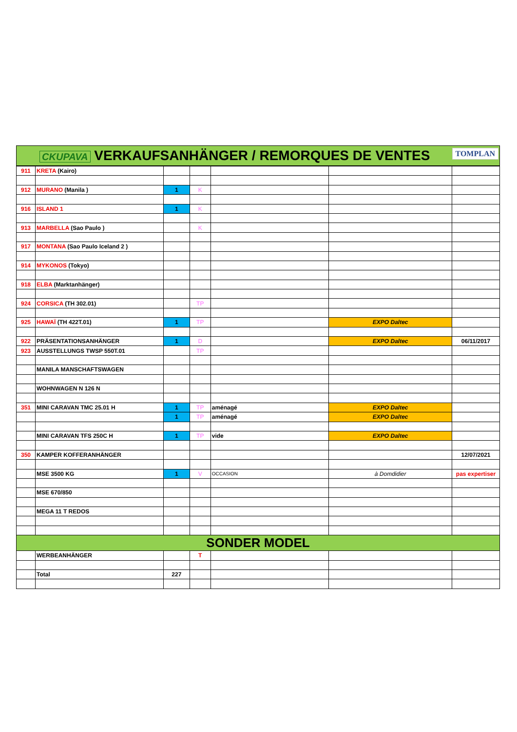| CKUPAVA VERKAUFSANHÄNGER / REMORQUES DE VENTES TOMPLAN | | | | | | |
| 911 | KRETA (Kairo) | | | | | |
| 912 | MURANO (Manila ) | 1 | K | | | |
| 916 | ISLAND 1 | 1 | K | | | |
| 913 | MARBELLA (Sao Paulo ) | | K | | | |
| 917 | MONTANA (Sao Paulo Iceland 2 ) | | | | | |
| 914 | MYKONOS (Tokyo) | | | | | |
| 918 | ELBA (Marktanhänger) | | | | | |
| 924 | CORSICA (TH 302.01) | | TP | | | |
| 925 | HAWAÏ (TH 422T.01) | 1 | TP | | EXPO Daltec | |
| 922 | PRÄSENTATIONSANHÄNGER | 1 | D | | EXPO Daltec | 06/11/2017 |
| 923 | AUSSTELLUNGS TWSP 550T.01 | | TP | | | |
| | MANILA MANSCHAFTSWAGEN | | | | | |
| | WOHNWAGEN N 126 N | | | | | |
| 351 | MINI CARAVAN TMC 25.01 H | 1 | TP | aménagé | EXPO Daltec | |
| | | 1 | TP | aménagé | EXPO Daltec | |
| | MINI CARAVAN TFS 250C H | 1 | TP | vide | EXPO Daltec | |
| 350 | KAMPER KOFFERANHÄNGER | | | | | 12/07/2021 |
| | MSE 3500 KG | 1 | V | OCCASION | à Domdidier | pas expertiser |
| | MSE 670/850 | | | | | |
| | MEGA 11 T REDOS | | | | | |
| SONDER MODEL | | | | | | |
| | WERBEANHÄNGER | | T | | | |
| | Total | 227 | | | | |